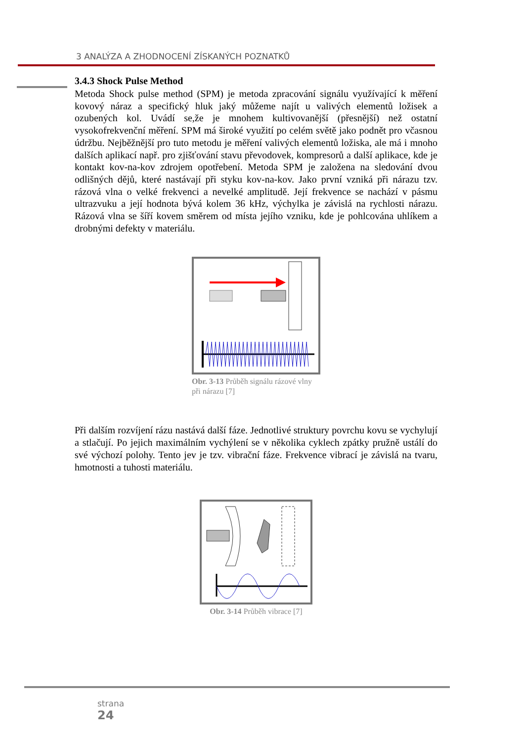3 ANALÝZA A ZHODNOCENÍ ZÍSKANÝCH POZNATKŮ
3.4.3 Shock Pulse Method
Metoda Shock pulse method (SPM) je metoda zpracování signálu využívající k měření kovový náraz a specifický hluk jaký můžeme najít u valivých elementů ložisek a ozubených kol. Uvádí se,že je mnohem kultivovanější (přesnější) než ostatní vysokofrekvenční měření. SPM má široké využití po celém světě jako podnět pro včasnou údržbu. Nejběžnější pro tuto metodu je měření valivých elementů ložiska, ale má i mnoho dalších aplikací např. pro zjišťování stavu převodovek, kompresorů a další aplikace, kde je kontakt kov-na-kov zdrojem opotřebení. Metoda SPM je založena na sledování dvou odlišných dějů, které nastávají při styku kov-na-kov. Jako první vzniká při nárazu tzv. rázová vlna o velké frekvenci a nevelké amplitudě. Její frekvence se nachází v pásmu ultrazvuku a její hodnota bývá kolem 36 kHz, výchylka je závislá na rychlosti nárazu. Rázová vlna se šíří kovem směrem od místa jejího vzniku, kde je pohlcována uhlíkem a drobnými defekty v materiálu.
Obr. 3-13 Průběh signálu rázové vlny při nárazu [7]
Při dalším rozvíjení rázu nastává další fáze. Jednotlivé struktury povrchu kovu se vychylují a stlačují. Po jejich maximálním vychýlení se v několika cyklech zpátky pružně ustálí do své výchozí polohy. Tento jev je tzv. vibrační fáze. Frekvence vibrací je závislá na tvaru, hmotnosti a tuhosti materiálu.
Obr. 3-14 Průběh vibrace [7]
strana
24